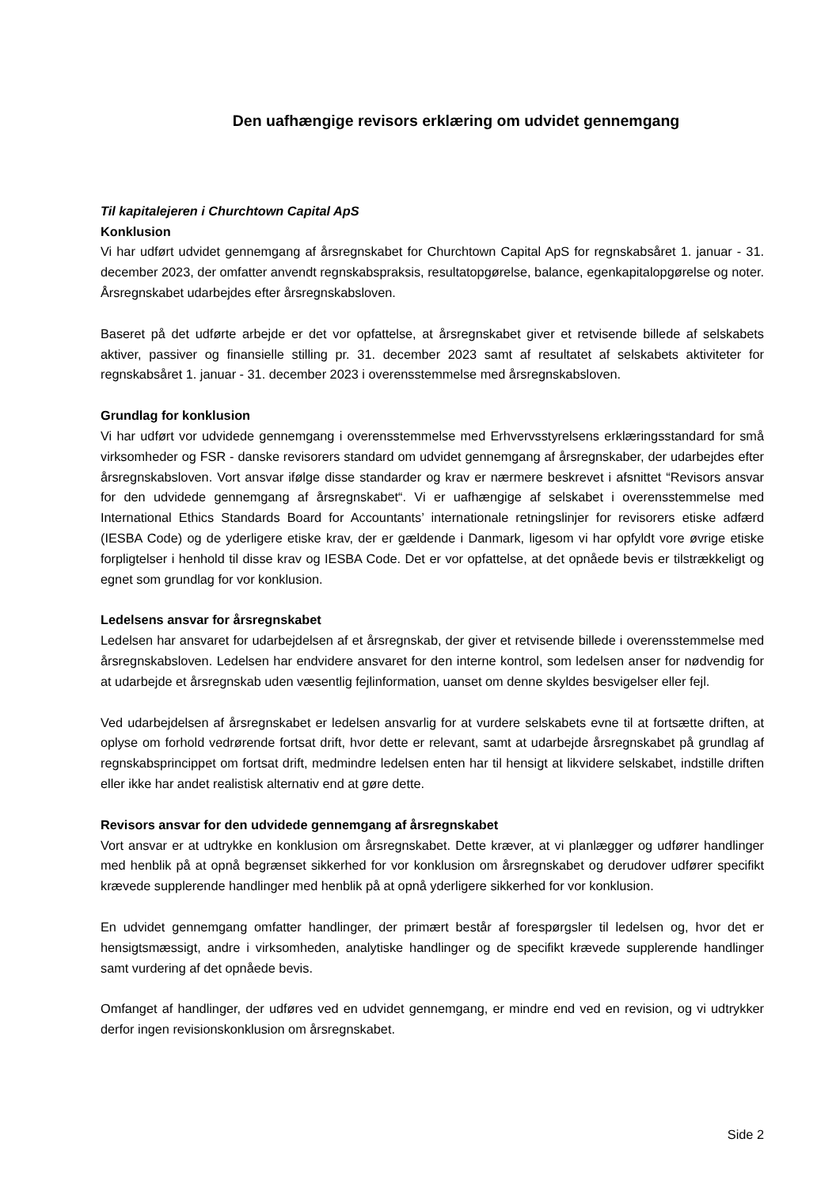Den uafhængige revisors erklæring om udvidet gennemgang
Til kapitalejeren i Churchtown Capital ApS
Konklusion
Vi har udført udvidet gennemgang af årsregnskabet for Churchtown Capital ApS for regnskabsåret 1. januar - 31. december 2023, der omfatter anvendt regnskabspraksis, resultatopgørelse, balance, egenkapitalopgørelse og noter. Årsregnskabet udarbejdes efter årsregnskabsloven.
Baseret på det udførte arbejde er det vor opfattelse, at årsregnskabet giver et retvisende billede af selskabets aktiver, passiver og finansielle stilling pr. 31. december 2023 samt af resultatet af selskabets aktiviteter for regnskabsåret 1. januar - 31. december 2023 i overensstemmelse med årsregnskabsloven.
Grundlag for konklusion
Vi har udført vor udvidede gennemgang i overensstemmelse med Erhvervsstyrelsens erklæringsstandard for små virksomheder og FSR - danske revisorers standard om udvidet gennemgang af årsregnskaber, der udarbejdes efter årsregnskabsloven. Vort ansvar ifølge disse standarder og krav er nærmere beskrevet i afsnittet “Revisors ansvar for den udvidede gennemgang af årsregnskabet“. Vi er uafhængige af selskabet i overensstemmelse med International Ethics Standards Board for Accountants’ internationale retningslinjer for revisorers etiske adfærd (IESBA Code) og de yderligere etiske krav, der er gældende i Danmark, ligesom vi har opfyldt vore øvrige etiske forpligtelser i henhold til disse krav og IESBA Code. Det er vor opfattelse, at det opnåede bevis er tilstrækkeligt og egnet som grundlag for vor konklusion.
Ledelsens ansvar for årsregnskabet
Ledelsen har ansvaret for udarbejdelsen af et årsregnskab, der giver et retvisende billede i overensstemmelse med årsregnskabsloven. Ledelsen har endvidere ansvaret for den interne kontrol, som ledelsen anser for nødvendig for at udarbejde et årsregnskab uden væsentlig fejlinformation, uanset om denne skyldes besvigelser eller fejl.
Ved udarbejdelsen af årsregnskabet er ledelsen ansvarlig for at vurdere selskabets evne til at fortsætte driften, at oplyse om forhold vedrørende fortsat drift, hvor dette er relevant, samt at udarbejde årsregnskabet på grundlag af regnskabsprincippet om fortsat drift, medmindre ledelsen enten har til hensigt at likvidere selskabet, indstille driften eller ikke har andet realistisk alternativ end at gøre dette.
Revisors ansvar for den udvidede gennemgang af årsregnskabet
Vort ansvar er at udtrykke en konklusion om årsregnskabet. Dette kræver, at vi planlægger og udfører handlinger med henblik på at opnå begrænset sikkerhed for vor konklusion om årsregnskabet og derudover udfører specifikt krævede supplerende handlinger med henblik på at opnå yderligere sikkerhed for vor konklusion.
En udvidet gennemgang omfatter handlinger, der primært består af forespørgsler til ledelsen og, hvor det er hensigtsmæssigt, andre i virksomheden, analytiske handlinger og de specifikt krævede supplerende handlinger samt vurdering af det opnåede bevis.
Omfanget af handlinger, der udføres ved en udvidet gennemgang, er mindre end ved en revision, og vi udtrykker derfor ingen revisionskonklusion om årsregnskabet.
Side 2